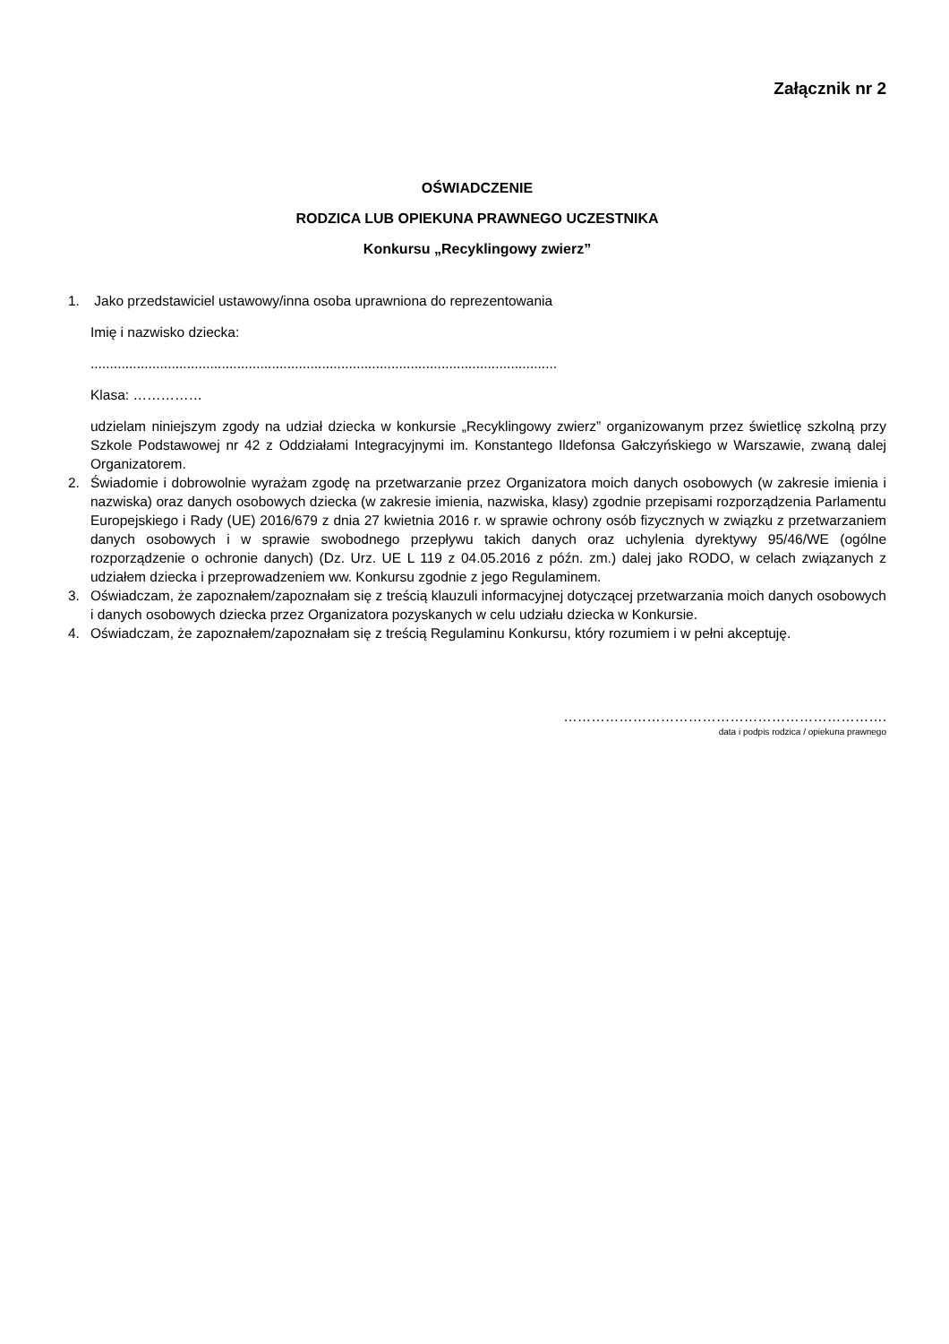Załącznik nr 2
OŚWIADCZENIE
RODZICA LUB OPIEKUNA PRAWNEGO UCZESTNIKA
Konkursu „Recyklingowy zwierz”
1. Jako przedstawiciel ustawowy/inna osoba uprawniona do reprezentowania
Imię i nazwisko dziecka:
.........................................................................................................................
Klasa: ……………
udzielam niniejszym zgody na udział dziecka w konkursie „Recyklingowy zwierz” organizowanym przez świetlicę szkolną przy Szkole Podstawowej nr 42 z Oddziałami Integracyjnymi im. Konstantego Ildefonsa Gałczyńskiego w Warszawie, zwaną dalej Organizatorem.
2. Świadomie i dobrowolnie wyrażam zgodę na przetwarzanie przez Organizatora moich danych osobowych (w zakresie imienia i nazwiska) oraz danych osobowych dziecka (w zakresie imienia, nazwiska, klasy) zgodnie przepisami rozporządzenia Parlamentu Europejskiego i Rady (UE) 2016/679 z dnia 27 kwietnia 2016 r. w sprawie ochrony osób fizycznych w związku z przetwarzaniem danych osobowych i w sprawie swobodnego przepływu takich danych oraz uchylenia dyrektywy 95/46/WE (ogólne rozporządzenie o ochronie danych) (Dz. Urz. UE L 119 z 04.05.2016 z późn. zm.) dalej jako RODO, w celach związanych z udziałem dziecka i przeprowadzeniem ww. Konkursu zgodnie z jego Regulaminem.
3. Oświadczam, że zapoznałem/zapoznałam się z treścią klauzuli informacyjnej dotyczącej przetwarzania moich danych osobowych i danych osobowych dziecka przez Organizatora pozyskanych w celu udziału dziecka w Konkursie.
4. Oświadczam, że zapoznałem/zapoznałam się z treścią Regulaminu Konkursu, który rozumiem i w pełni akceptuję.
…………………………………………………………….
data i podpis rodzica / opiekuna prawnego